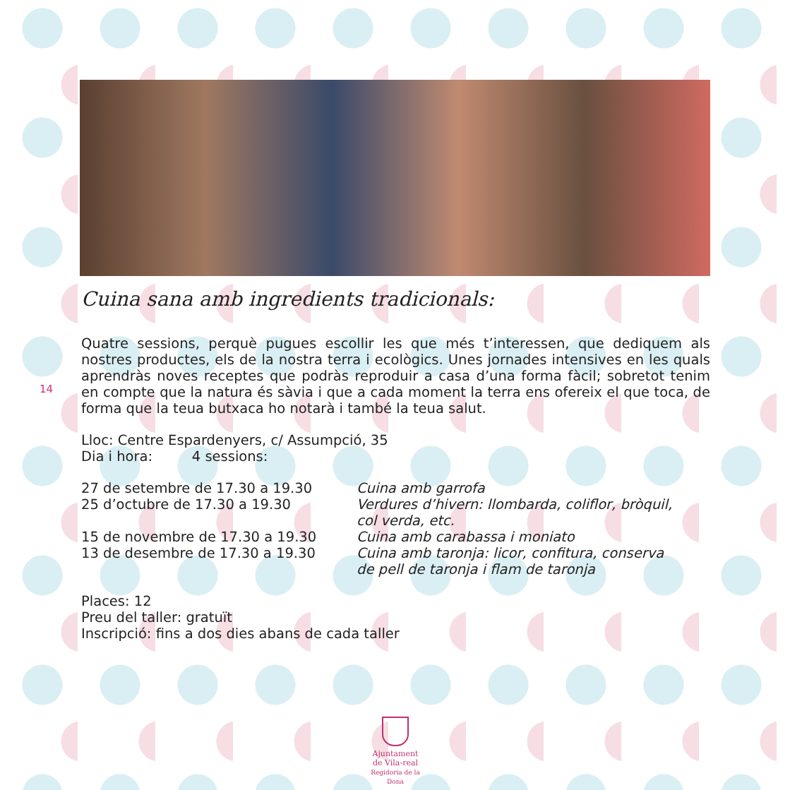14
Cuina sana amb ingredients tradicionals:
Quatre sessions, perquè pugues escollir les que més t’interessen, que dediquem als nostres productes, els de la nostra terra i ecològics. Unes jornades intensives en les quals aprendràs noves receptes que podràs reproduir a casa d’una forma fàcil; sobretot tenim en compte que la natura és sàvia i que a cada moment la terra ens ofereix el que toca, de forma que la teua butxaca ho notarà i també la teua salut.
Lloc: Centre Espardenyers, c/ Assumpció, 35
Dia i hora: 4 sessions:
27 de setembre de 17.30 a 19.30 Cuina amb garrofa
25 d’octubre de 17.30 a 19.30 Verdures d’hivern: llombarda, coliflor, bròquil, col verda, etc.
15 de novembre de 17.30 a 19.30 Cuina amb carabassa i moniato
13 de desembre de 17.30 a 19.30 Cuina amb taronja: licor, confitura, conserva de pell de taronja i flam de taronja
Places: 12
Preu del taller: gratuït
Inscripció: fins a dos dies abans de cada taller
Ajuntament
de Vila-real
Regidoria de la Dona